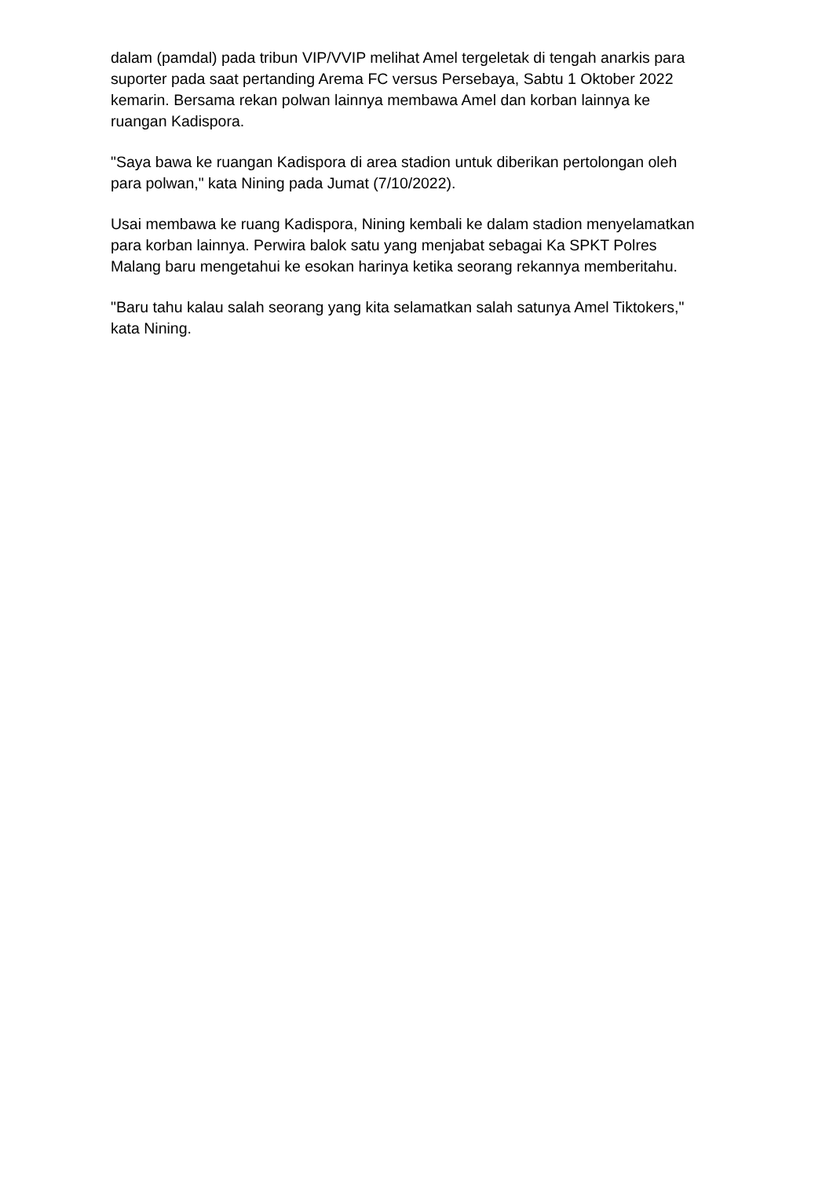dalam (pamdal) pada tribun VIP/VVIP melihat Amel tergeletak di tengah anarkis para suporter pada saat pertanding Arema FC versus Persebaya, Sabtu 1 Oktober 2022 kemarin. Bersama rekan polwan lainnya membawa Amel dan korban lainnya ke ruangan Kadispora.
"Saya bawa ke ruangan Kadispora di area stadion untuk diberikan pertolongan oleh para polwan," kata Nining pada Jumat (7/10/2022).
Usai membawa ke ruang Kadispora, Nining kembali ke dalam stadion menyelamatkan para korban lainnya. Perwira balok satu yang menjabat sebagai Ka SPKT Polres Malang baru mengetahui ke esokan harinya ketika seorang rekannya memberitahu.
"Baru tahu kalau salah seorang yang kita selamatkan salah satunya Amel Tiktokers," kata Nining.